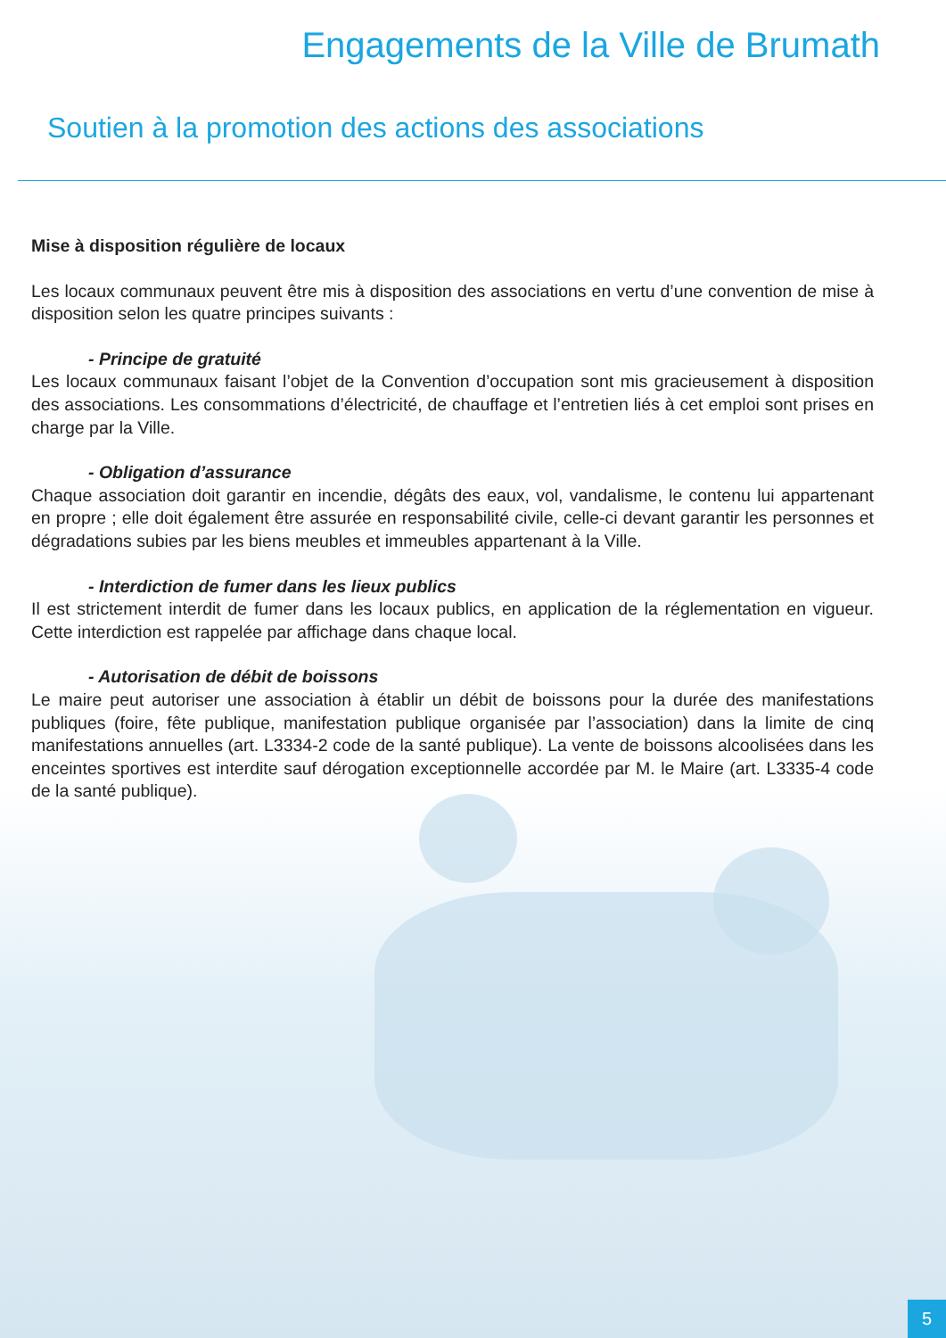Engagements de la Ville de Brumath
Soutien à la promotion des actions des associations
Mise à disposition régulière de locaux
Les locaux communaux peuvent être mis à disposition des associations en vertu d’une convention de mise à disposition selon les quatre principes suivants :
- Principe de gratuité
Les locaux communaux faisant l’objet de la Convention d’occupation sont mis gracieusement à disposition des associations. Les consommations d’électricité, de chauffage et l’entretien liés à cet emploi sont prises en charge par la Ville.
- Obligation d’assurance
Chaque association doit garantir en incendie, dégâts des eaux, vol, vandalisme, le contenu lui appartenant en propre ; elle doit également être assurée en responsabilité civile, celle-ci devant garantir les personnes et dégradations subies par les biens meubles et immeubles appartenant à la Ville.
- Interdiction de fumer dans les lieux publics
Il est strictement interdit de fumer dans les locaux publics, en application de la réglementation en vigueur. Cette interdiction est rappelée par affichage dans chaque local.
- Autorisation de débit de boissons
Le maire peut autoriser une association à établir un débit de boissons pour la durée des manifestations publiques (foire, fête publique, manifestation publique organisée par l’association) dans la limite de cinq manifestations annuelles (art. L3334-2 code de la santé publique). La vente de boissons alcoolisées dans les enceintes sportives est interdite sauf dérogation exceptionnelle accordée par M. le Maire (art. L3335-4 code de la santé publique).
5